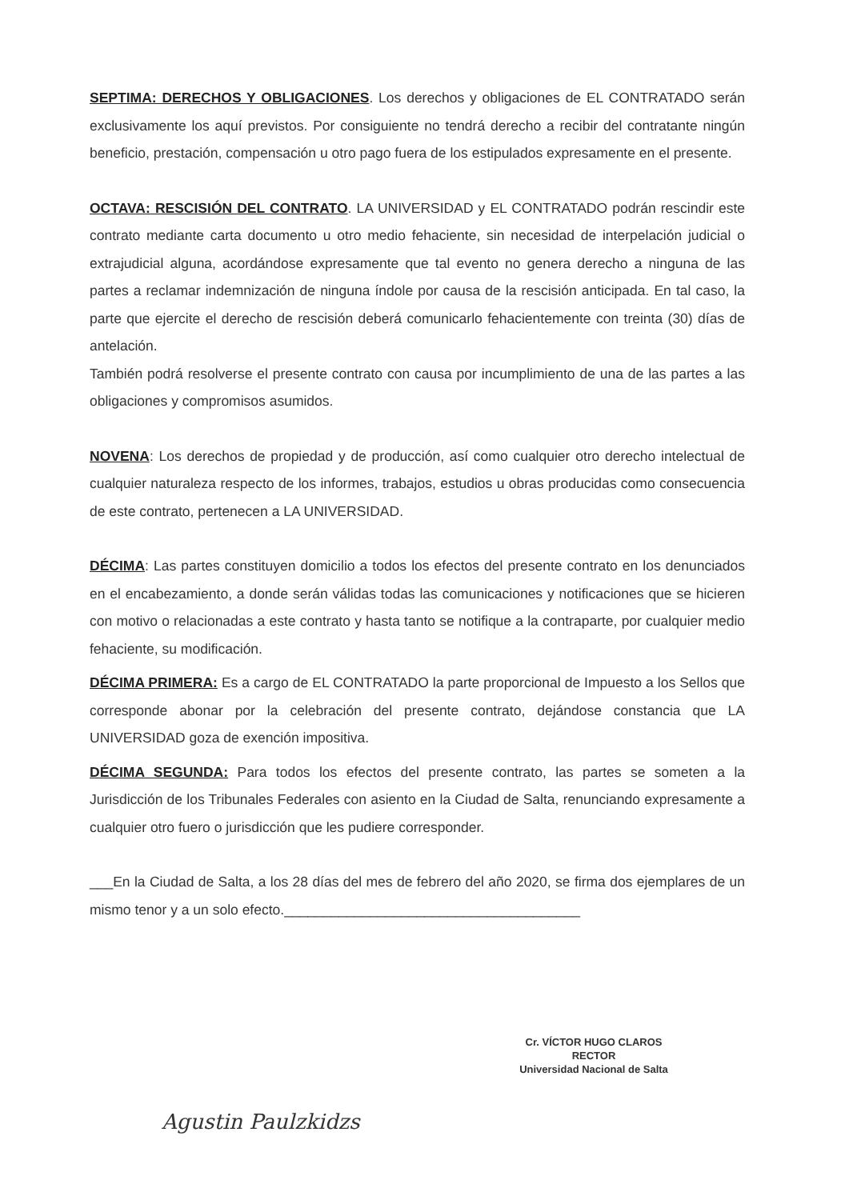SEPTIMA: DERECHOS Y OBLIGACIONES. Los derechos y obligaciones de EL CONTRATADO serán exclusivamente los aquí previstos. Por consiguiente no tendrá derecho a recibir del contratante ningún beneficio, prestación, compensación u otro pago fuera de los estipulados expresamente en el presente.
OCTAVA: RESCISIÓN DEL CONTRATO. LA UNIVERSIDAD y EL CONTRATADO podrán rescindir este contrato mediante carta documento u otro medio fehaciente, sin necesidad de interpelación judicial o extrajudicial alguna, acordándose expresamente que tal evento no genera derecho a ninguna de las partes a reclamar indemnización de ninguna índole por causa de la rescisión anticipada. En tal caso, la parte que ejercite el derecho de rescisión deberá comunicarlo fehacientemente con treinta (30) días de antelación.
También podrá resolverse el presente contrato con causa por incumplimiento de una de las partes a las obligaciones y compromisos asumidos.
NOVENA: Los derechos de propiedad y de producción, así como cualquier otro derecho intelectual de cualquier naturaleza respecto de los informes, trabajos, estudios u obras producidas como consecuencia de este contrato, pertenecen a LA UNIVERSIDAD.
DÉCIMA: Las partes constituyen domicilio a todos los efectos del presente contrato en los denunciados en el encabezamiento, a donde serán válidas todas las comunicaciones y notificaciones que se hicieren con motivo o relacionadas a este contrato y hasta tanto se notifique a la contraparte, por cualquier medio fehaciente, su modificación.
DÉCIMA PRIMERA: Es a cargo de EL CONTRATADO la parte proporcional de Impuesto a los Sellos que corresponde abonar por la celebración del presente contrato, dejándose constancia que LA UNIVERSIDAD goza de exención impositiva.
DÉCIMA SEGUNDA: Para todos los efectos del presente contrato, las partes se someten a la Jurisdicción de los Tribunales Federales con asiento en la Ciudad de Salta, renunciando expresamente a cualquier otro fuero o jurisdicción que les pudiere corresponder.
___En la Ciudad de Salta, a los 28 días del mes de febrero del año 2020, se firma dos ejemplares de un mismo tenor y a un solo efecto.______________________________________
Cr. VÍCTOR HUGO CLAROS
RECTOR
Universidad Nacional de Salta
Agustin Paulzkidzs